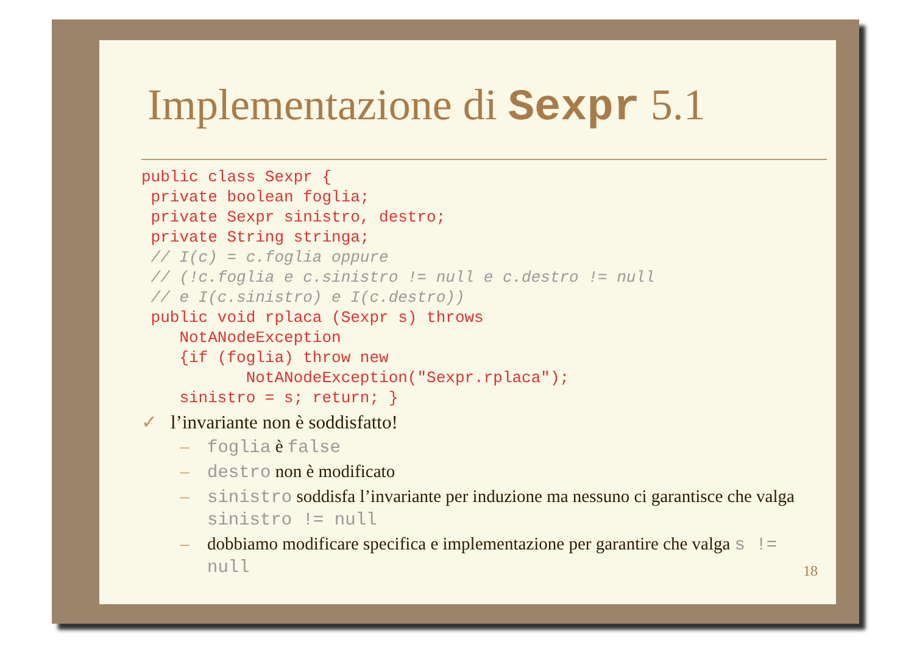Implementazione di Sexpr 5.1
public class Sexpr {
 private boolean foglia;
 private Sexpr sinistro, destro;
 private String stringa;
 // I(c) = c.foglia oppure
 // (!c.foglia e c.sinistro != null e c.destro != null
 // e I(c.sinistro) e I(c.destro))
 public void rplaca (Sexpr s) throws
    NotANodeException
    {if (foglia) throw new
           NotANodeException("Sexpr.rplaca");
    sinistro = s; return; }
✓ l’invariante non è soddisfatto!
– foglia è false
– destro non è modificato
– sinistro soddisfa l’invariante per induzione ma nessuno ci garantisce che valga sinistro != null
– dobbiamo modificare specifica e implementazione per garantire che valga s != null
18